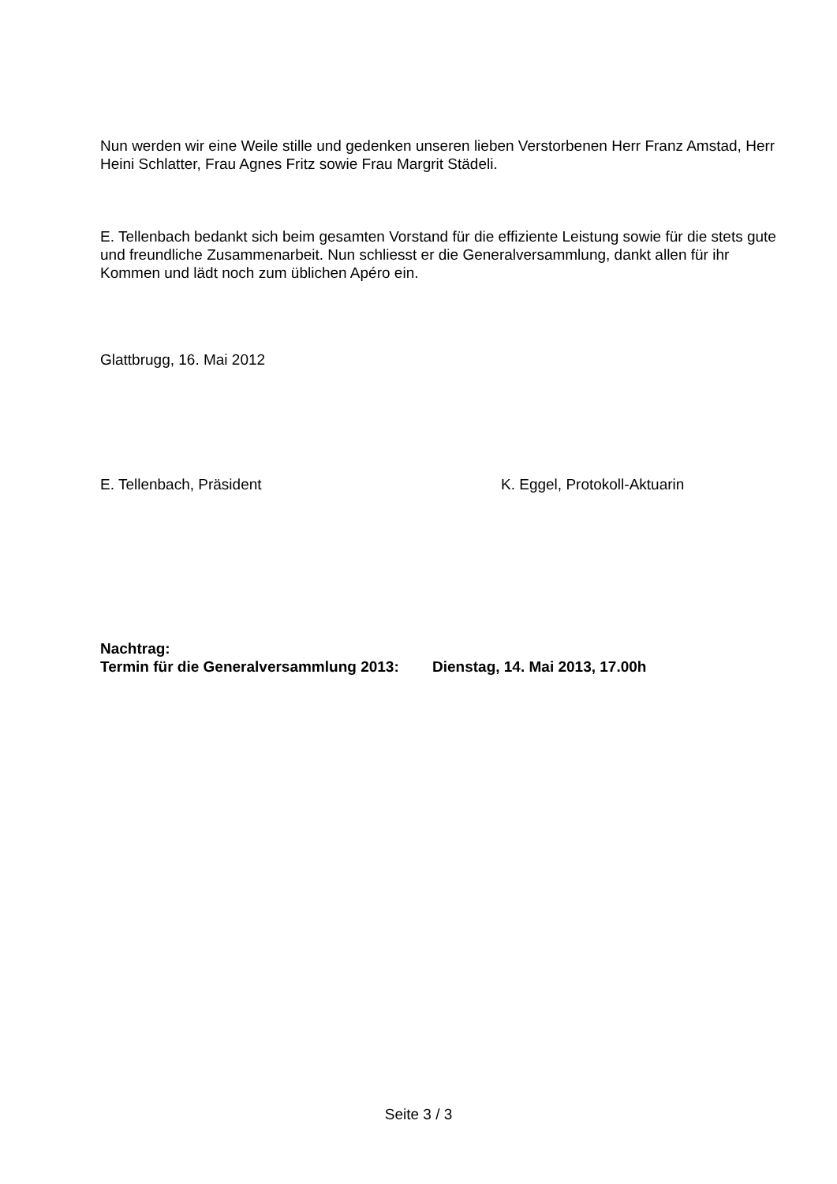Nun werden wir eine Weile stille und gedenken unseren lieben Verstorbenen Herr Franz Amstad, Herr Heini Schlatter, Frau Agnes Fritz sowie Frau Margrit Städeli.
E. Tellenbach bedankt sich beim gesamten Vorstand für die effiziente Leistung sowie für die stets gute und freundliche Zusammenarbeit. Nun schliesst er die Generalversammlung, dankt allen für ihr Kommen und lädt noch zum üblichen Apéro ein.
Glattbrugg, 16. Mai 2012
E. Tellenbach, Präsident K. Eggel, Protokoll-Aktuarin
Nachtrag:
Termin für die Generalversammlung 2013: Dienstag, 14. Mai 2013, 17.00h
Seite 3 / 3